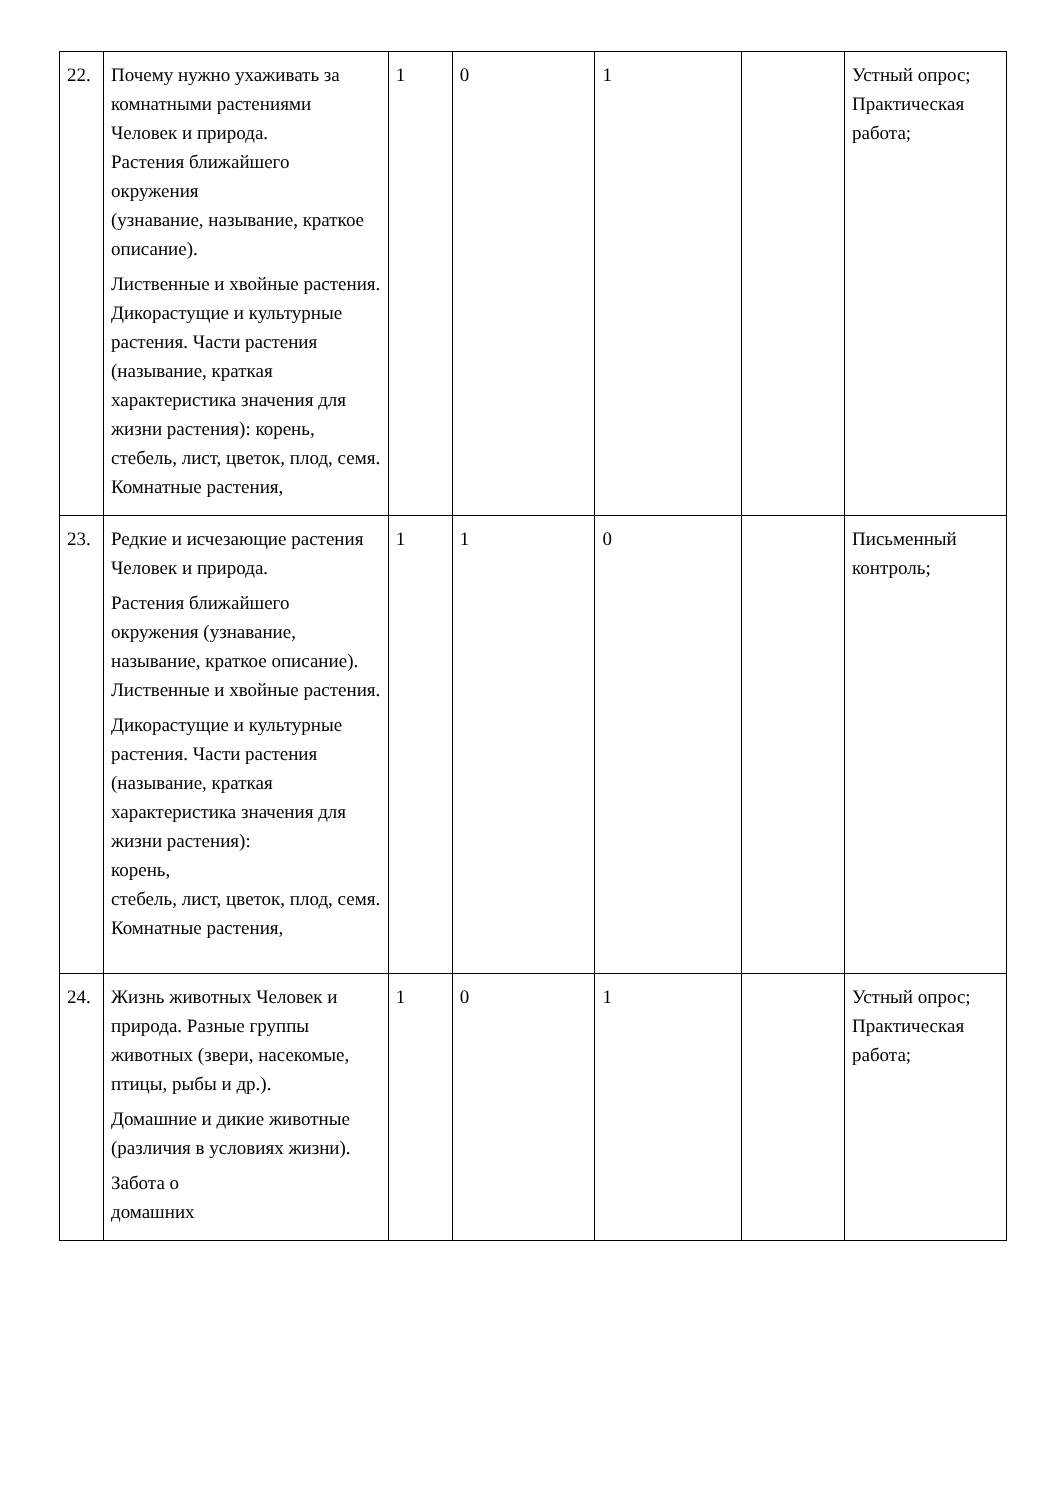| 22. | Почему нужно ухаживать за комнатными растениями Человек и природа. Растения ближайшего окружения (узнавание, называние, краткое описание). Лиственные и хвойные растения. Дикорастущие и культурные растения. Части растения (называние, краткая характеристика значения для жизни растения): корень, стебель, лист, цветок, плод, семя. Комнатные растения, | 1 | 0 | 1 | | Устный опрос; Практическая работа; |
| 23. | Редкие и исчезающие растения Человек и природа. Растения ближайшего окружения (узнавание, называние, краткое описание). Лиственные и хвойные растения. Дикорастущие и культурные растения. Части растения (называние, краткая характеристика значения для жизни растения): корень, стебель, лист, цветок, плод, семя. Комнатные растения, | 1 | 1 | 0 | | Письменный контроль; |
| 24. | Жизнь животных Человек и природа. Разные группы животных (звери, насекомые, птицы, рыбы и др.). Домашние и дикие животные (различия в условиях жизни). Забота о домашних | 1 | 0 | 1 | | Устный опрос; Практическая работа; |